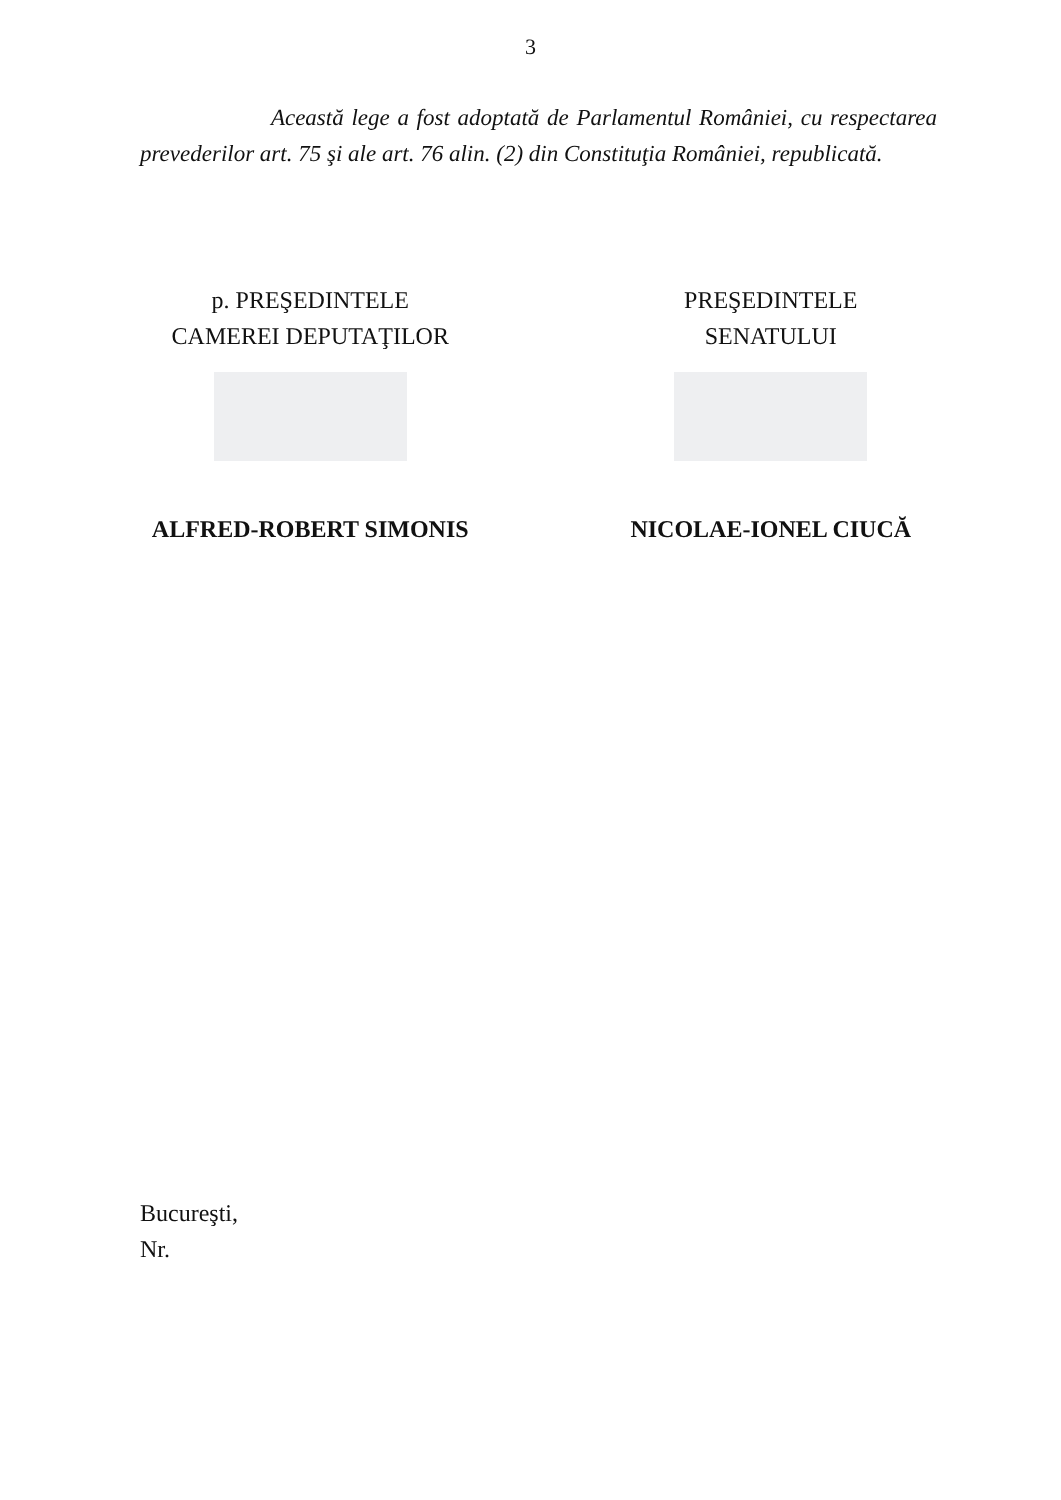3
Această lege a fost adoptată de Parlamentul României, cu respectarea prevederilor art. 75 şi ale art. 76 alin. (2) din Constituţia României, republicată.
p. PREŞEDINTELE
CAMEREI DEPUTAŢILOR
ALFRED-ROBERT SIMONIS
PREŞEDINTELE
SENATULUI
NICOLAE-IONEL CIUCĂ
Bucureşti,
Nr.